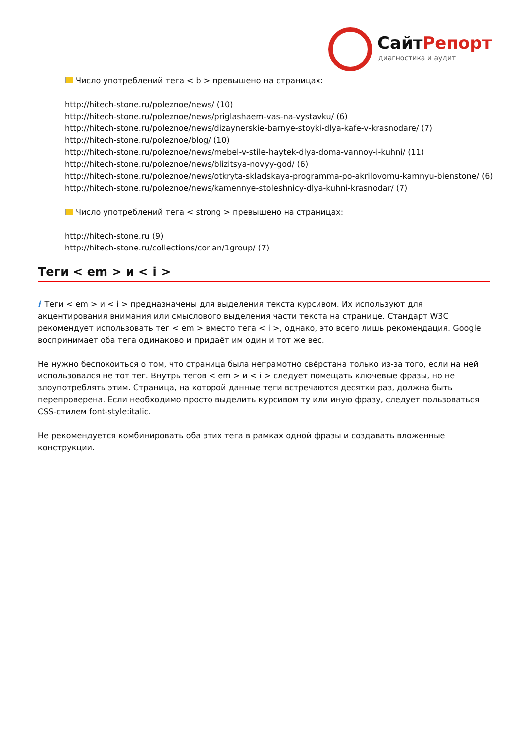СайтРепорт
диагностика и аудит
Число употреблений тега < b > превышено на страницах:
http://hitech-stone.ru/poleznoe/news/ (10)
http://hitech-stone.ru/poleznoe/news/priglashaem-vas-na-vystavku/ (6)
http://hitech-stone.ru/poleznoe/news/dizaynerskie-barnye-stoyki-dlya-kafe-v-krasnodare/ (7)
http://hitech-stone.ru/poleznoe/blog/ (10)
http://hitech-stone.ru/poleznoe/news/mebel-v-stile-haytek-dlya-doma-vannoy-i-kuhni/ (11)
http://hitech-stone.ru/poleznoe/news/blizitsya-novyy-god/ (6)
http://hitech-stone.ru/poleznoe/news/otkryta-skladskaya-programma-po-akrilovomu-kamnyu-bienstone/ (6)
http://hitech-stone.ru/poleznoe/news/kamennye-stoleshnicy-dlya-kuhni-krasnodar/ (7)
Число употреблений тега < strong > превышено на страницах:
http://hitech-stone.ru (9)
http://hitech-stone.ru/collections/corian/1group/ (7)
Теги < em > и < i >
i Теги < em > и < i > предназначены для выделения текста курсивом. Их используют для акцентирования внимания или смыслового выделения части текста на странице. Стандарт W3C рекомендует использовать тег < em > вместо тега < i >, однако, это всего лишь рекомендация. Google воспринимает оба тега одинаково и придаёт им один и тот же вес.
Не нужно беспокоиться о том, что страница была неграмотно свёрстана только из-за того, если на ней использовался не тот тег. Внутрь тегов < em > и < i > следует помещать ключевые фразы, но не злоупотреблять этим. Страница, на которой данные теги встречаются десятки раз, должна быть перепроверена. Если необходимо просто выделить курсивом ту или иную фразу, следует пользоваться CSS-стилем font-style:italic.
Не рекомендуется комбинировать оба этих тега в рамках одной фразы и создавать вложенные конструкции.